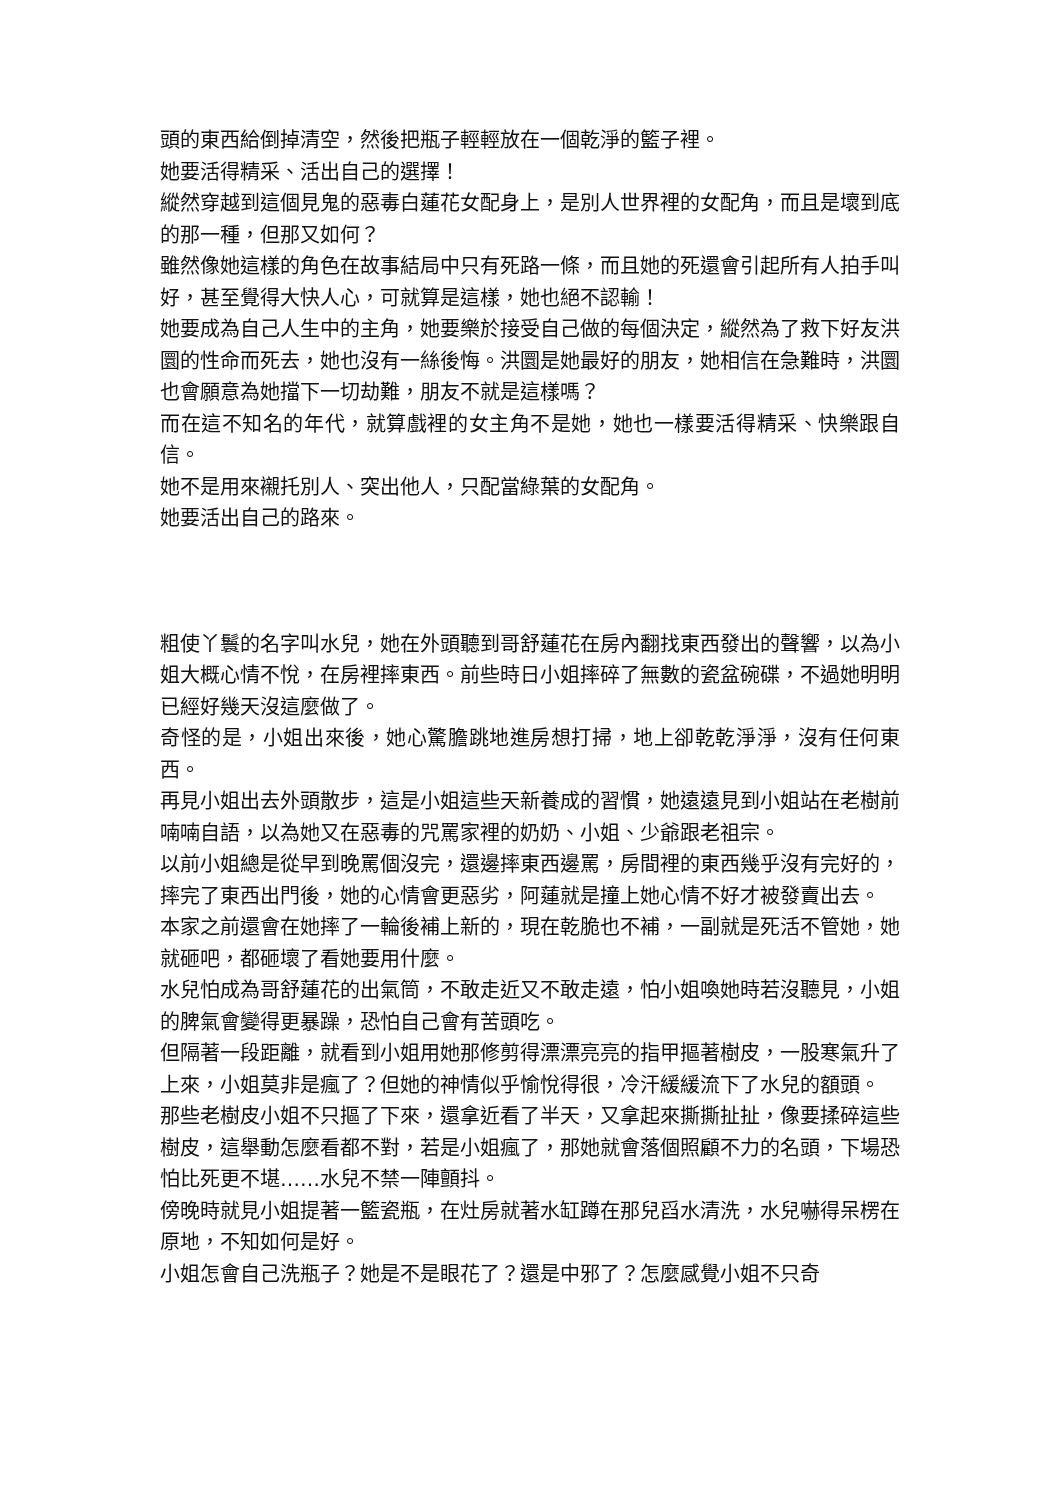頭的東西給倒掉清空，然後把瓶子輕輕放在一個乾淨的籃子裡。
她要活得精采、活出自己的選擇！
縱然穿越到這個見鬼的惡毒白蓮花女配身上，是別人世界裡的女配角，而且是壞到底的那一種，但那又如何？
雖然像她這樣的角色在故事結局中只有死路一條，而且她的死還會引起所有人拍手叫好，甚至覺得大快人心，可就算是這樣，她也絕不認輸！
她要成為自己人生中的主角，她要樂於接受自己做的每個決定，縱然為了救下好友洪圜的性命而死去，她也沒有一絲後悔。洪圜是她最好的朋友，她相信在急難時，洪圜也會願意為她擋下一切劫難，朋友不就是這樣嗎？
而在這不知名的年代，就算戲裡的女主角不是她，她也一樣要活得精采、快樂跟自信。
她不是用來襯托別人、突出他人，只配當綠葉的女配角。
她要活出自己的路來。
粗使丫鬟的名字叫水兒，她在外頭聽到哥舒蓮花在房內翻找東西發出的聲響，以為小姐大概心情不悅，在房裡摔東西。前些時日小姐摔碎了無數的瓷盆碗碟，不過她明明已經好幾天沒這麼做了。
奇怪的是，小姐出來後，她心驚膽跳地進房想打掃，地上卻乾乾淨淨，沒有任何東西。
再見小姐出去外頭散步，這是小姐這些天新養成的習慣，她遠遠見到小姐站在老樹前喃喃自語，以為她又在惡毒的咒罵家裡的奶奶、小姐、少爺跟老祖宗。
以前小姐總是從早到晚罵個沒完，還邊摔東西邊罵，房間裡的東西幾乎沒有完好的，摔完了東西出門後，她的心情會更惡劣，阿蓮就是撞上她心情不好才被發賣出去。
本家之前還會在她摔了一輪後補上新的，現在乾脆也不補，一副就是死活不管她，她就砸吧，都砸壞了看她要用什麼。
水兒怕成為哥舒蓮花的出氣筒，不敢走近又不敢走遠，怕小姐喚她時若沒聽見，小姐的脾氣會變得更暴躁，恐怕自己會有苦頭吃。
但隔著一段距離，就看到小姐用她那修剪得漂漂亮亮的指甲摳著樹皮，一股寒氣升了上來，小姐莫非是瘋了？但她的神情似乎愉悅得很，冷汗緩緩流下了水兒的額頭。
那些老樹皮小姐不只摳了下來，還拿近看了半天，又拿起來撕撕扯扯，像要揉碎這些樹皮，這舉動怎麼看都不對，若是小姐瘋了，那她就會落個照顧不力的名頭，下場恐怕比死更不堪……水兒不禁一陣顫抖。
傍晚時就見小姐提著一籃瓷瓶，在灶房就著水缸蹲在那兒舀水清洗，水兒嚇得呆楞在原地，不知如何是好。
小姐怎會自己洗瓶子？她是不是眼花了？還是中邪了？怎麼感覺小姐不只奇